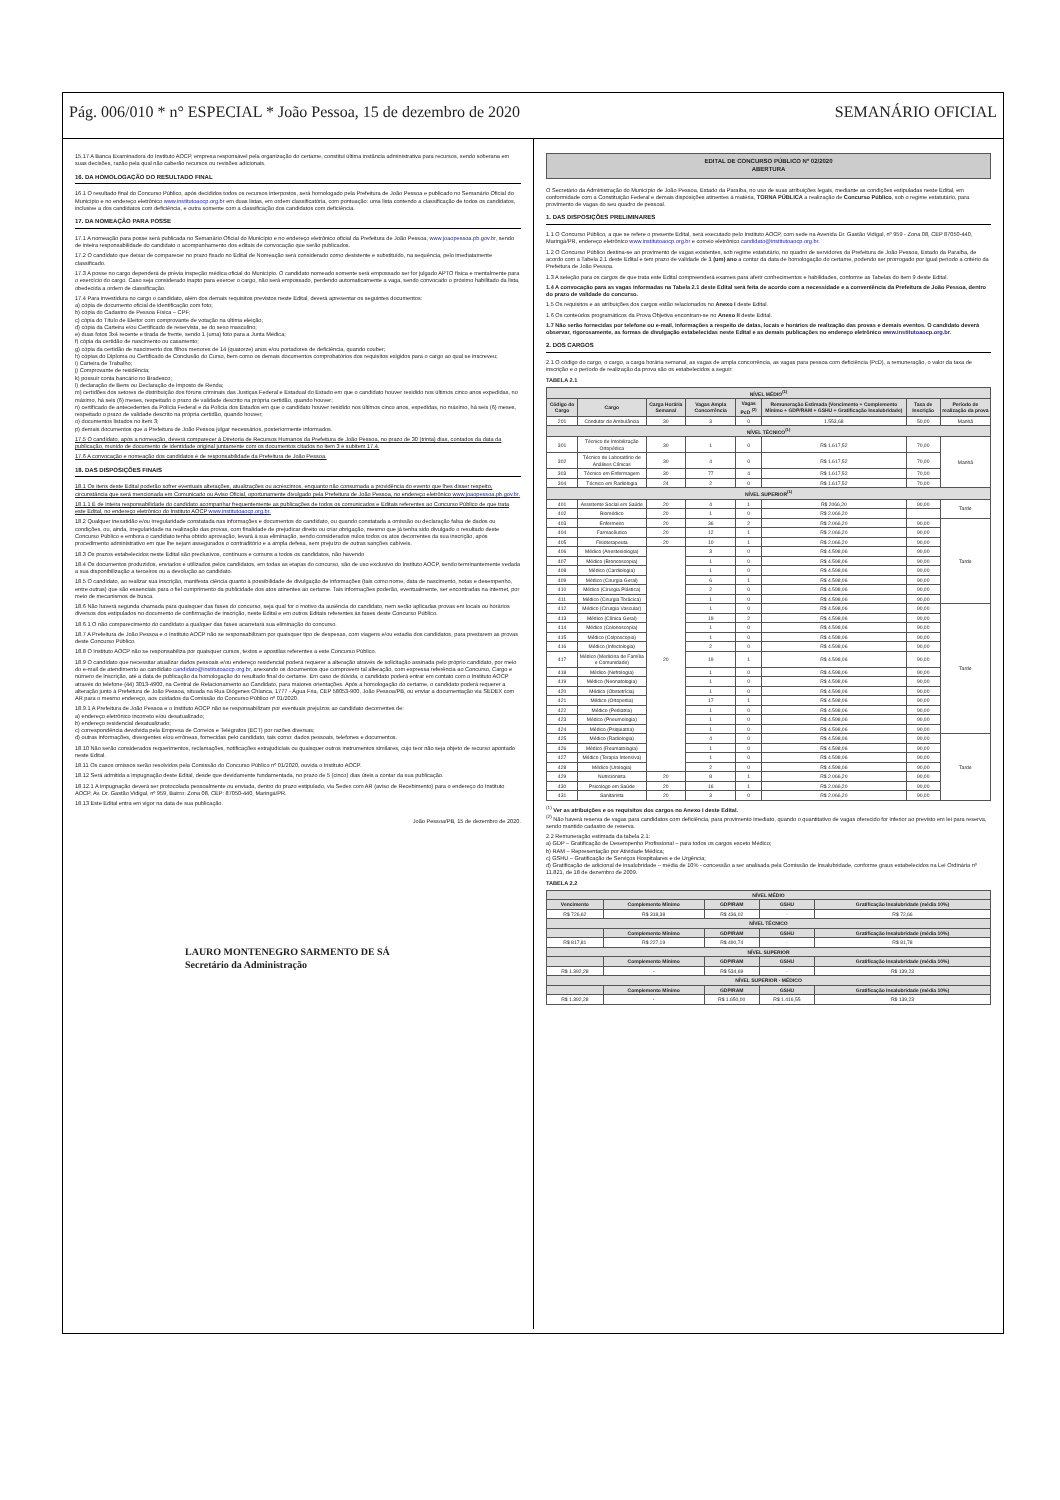Pág. 006/010 * n° ESPECIAL * João Pessoa, 15 de dezembro de 2020 SEMANÁRIO OFICIAL
15.17 A Banca Examinadora do Instituto AOCP, empresa responsável pela organização do certame, constitui última instância administrativa para recursos, sendo soberana em suas decisões, razão pela qual não caberão recursos ou revisões adicionais.
16. DA HOMOLOGAÇÃO DO RESULTADO FINAL
16.1 O resultado final do Concurso Público, após decididos todos os recursos interpostos, será homologado pela Prefeitura de João Pessoa e publicado no Semanário Oficial do Município e no endereço eletrônico www.institutoaocp.org.br em duas listas, em ordem classificatória, com pontuação: uma lista contendo a classificação de todos os candidatos, inclusive a dos candidatos com deficiência, e outra somente com a classificação dos candidatos com deficiência.
17. DA NOMEAÇÃO PARA POSSE
17.1 A nomeação para posse será publicada no Semanário Oficial do Município e no endereço eletrônico oficial da Prefeitura de João Pessoa, www.joaopessoa.pb.gov.br, sendo de inteira responsabilidade do candidato o acompanhamento dos editais de convocação que serão publicados.
17.2 O candidato que deixar de comparecer no prazo fixado no Edital de Nomeação será considerado como desistente e substituído, na sequência, pelo imediatamente classificado.
17.3 A posse no cargo dependerá de prévia inspeção médica oficial do Município. O candidato nomeado somente será empossado ser for julgado APTO física e mentalmente para o exercício do cargo. Caso seja considerado inapto para exercer o cargo, não será empossado, perdendo automaticamente a vaga, sendo convocado o próximo habilitado da lista, obedecida a ordem de classificação.
17.4 Para investidura no cargo o candidato, além dos demais requisitos previstos neste Edital, deverá apresentar os seguintes documentos:
a) cópia de documento oficial de identificação com foto;
b) cópia do Cadastro de Pessoa Física – CPF;
c) cópia do Título de Eleitor com comprovante de votação na última eleição;
d) cópia da Carteira e/ou Certificado de reservista, se do sexo masculino;
e) duas fotos 3x4 recente e tirada de frente, sendo 1 (uma) foto para a Junta Médica;
f) cópia da certidão de nascimento ou casamento;
g) cópia da certidão de nascimento dos filhos menores de 14 (quatorze) anos e/ou portadores de deficiência, quando couber;
h) cópias do Diploma ou Certificado de Conclusão do Curso, bem como os demais documentos comprobatórios dos requisitos exigidos para o cargo ao qual se inscreveu;
i) Carteira de Trabalho;
j) Comprovante de residência;
k) possuir conta bancário no Bradesco;
l) declaração de Bens ou Declaração de Imposto de Renda;
m) certidões dos setores de distribuição dos fóruns criminais das Justiças Federal e Estadual do Estado em que o candidato houver residido nos últimos cinco anos expedidas, no máximo, há seis (6) meses, respeitado o prazo de validade descrito na própria certidão, quando houver;
n) certificado de antecedentes da Polícia Federal e da Polícia dos Estados em que o candidato houver residido nos últimos cinco anos, expedidas, no máximo, há seis (6) meses, respeitado o prazo de validade descrito na própria certidão, quando houver;
o) documentos listados no item 3;
p) demais documentos que a Prefeitura de João Pessoa julgar necessários, posteriormente informados.
17.5 O candidato, após a nomeação, deverá comparecer à Diretoria de Recursos Humanos da Prefeitura de João Pessoa, no prazo de 30 (trinta) dias, contados da data da publicação, munido de documento de identidade original juntamente com os documentos citados no item 3 e subitem 17.4.
17.6 A convocação e nomeação dos candidatos é de responsabilidade da Prefeitura de João Pessoa.
18. DAS DISPOSIÇÕES FINAIS
18.1 Os itens deste Edital poderão sofrer eventuais alterações, atualizações ou acréscimos, enquanto não consumada a providência do evento que lhes disser respeito, circunstância que será mencionada em Comunicado ou Aviso Oficial, oportunamente divulgado pela Prefeitura de João Pessoa, no endereço eletrônico www.joaopessoa.pb.gov.br.
18.1.1 É de inteira responsabilidade do candidato acompanhar frequentemente as publicações de todos os comunicados e Editais referentes ao Concurso Público de que trata este Edital, no endereço eletrônico do Instituto AOCP www.institutoaocp.org.br.
18.2 Qualquer inexatidão e/ou irregularidade constatada nas informações e documentos do candidato, ou quando constatada a omissão ou declaração falsa de dados ou condições, ou, ainda, irregularidade na realização das provas, com finalidade de prejudicar direito ou criar obrigação, mesmo que já tenha sido divulgado o resultado deste Concurso Público e embora o candidato tenha obtido aprovação, levará à sua eliminação, sendo considerados nulos todos os atos decorrentes da sua inscrição, após procedimento administrativo em que lhe sejam assegurados o contraditório e a ampla defesa, sem prejuízo de outras sanções cabíveis.
18.3 Os prazos estabelecidos neste Edital são preclusivos, contínuos e comuns a todos os candidatos, não havendo
18.4 Os documentos produzidos, enviados e utilizados pelos candidatos, em todas as etapas do concurso, são de uso exclusivo do Instituto AOCP, sendo terminantemente vedada a sua disponibilização a terceiros ou a devolução ao candidato.
18.5 O candidato, ao realizar sua inscrição, manifesta ciência quanto à possibilidade de divulgação de informações (tais como nome, data de nascimento, notas e desempenho, entre outras) que são essenciais para o fiel cumprimento da publicidade dos atos atinentes ao certame. Tais informações poderão, eventualmente, ser encontradas na internet, por meio de mecanismos de busca.
18.6 Não haverá segunda chamada para quaisquer das fases do concurso, seja qual for o motivo da ausência do candidato, nem serão aplicadas provas em locais ou horários diversos dos estipulados no documento de confirmação de inscrição, neste Edital e em outros Editais referentes às fases deste Concurso Público.
18.6.1 O não comparecimento do candidato a qualquer das fases acarretará sua eliminação do concurso.
18.7 A Prefeitura de João Pessoa e o Instituto AOCP não se responsabilizam por quaisquer tipo de despesas, com viagens e/ou estadia dos candidatos, para prestarem as provas deste Concurso Público.
18.8 O Instituto AOCP não se responsabiliza por quaisquer cursos, textos e apostilas referentes a este Concurso Público.
18.9 O candidato que necessitar atualizar dados pessoais e/ou endereço residencial poderá requerer a alteração através de solicitação assinada pelo próprio candidato, por meio do e-mail de atendimento ao candidato candidato@institutoaocp.org.br, anexando os documentos que comprovem tal alteração, com expressa referência ao Concurso, Cargo e número de Inscrição, até a data de publicação da homologação do resultado final do certame. Em caso de dúvida, o candidato poderá entrar em contato com o Instituto AOCP através do telefone (44) 3013-4900, na Central de Relacionamento ao Candidato, para maiores orientações. Após a homologação do certame, o candidato poderá requerer a alteração junto à Prefeitura de João Pessoa, situada na Rua Diógenes Chianca, 1777 - Água Fria, CEP 58053-900, João Pessoa/PB, ou enviar a documentação via SEDEX com AR para o mesmo endereço, aos cuidados da Comissão do Concurso Público nº 01/2020.
18.9.1 A Prefeitura de João Pessoa e o Instituto AOCP não se responsabilizam por eventuais prejuízos ao candidato decorrentes de:
a) endereço eletrônico incorreto e/ou desatualizado;
b) endereço residencial desatualizado;
c) correspondência devolvida pela Empresa de Correios e Telégrafos (ECT) por razões diversas;
d) outras informações, divergentes e/ou errôneas, fornecidas pelo candidato, tais como: dados pessoais, telefones e documentos.
18.10 Não serão considerados requerimentos, reclamações, notificações extrajudiciais ou quaisquer outros instrumentos similares, cujo teor não seja objeto de recurso apontado neste Edital.
18.11 Os casos omissos serão resolvidos pela Comissão do Concurso Público nº 01/2020, ouvida o Instituto AOCP.
18.12 Será admitida a impugnação deste Edital, desde que devidamente fundamentada, no prazo de 5 (cinco) dias úteis a contar da sua publicação.
18.12.1 A impugnação deverá ser protocolada pessoalmente ou enviada, dentro do prazo estipulado, via Sedex com AR (aviso de Recebimento) para o endereço do Instituto AOCP, Av. Dr. Gastão Vidigal, nº 959, Bairro: Zona 08, CEP: 87050-440, Maringá/PR.
18.13 Este Edital entra em vigor na data de sua publicação.
João Pessoa/PB, 15 de dezembro de 2020.
LAURO MONTENEGRO SARMENTO DE SÁ
Secretário da Administração
EDITAL DE CONCURSO PÚBLICO Nº 02/2020
ABERTURA
O Secretário da Administração do Município de João Pessoa, Estado da Paraíba, no uso de suas atribuições legais, mediante as condições estipuladas neste Edital, em conformidade com a Constituição Federal e demais disposições atinentes à matéria, TORNA PÚBLICA a realização de Concurso Público, sob o regime estatutário, para provimento de vagas do seu quadro de pessoal.
1. DAS DISPOSIÇÕES PRELIMINARES
1.1 O Concurso Público, a que se refere o presente Edital, será executado pelo Instituto AOCP, com sede na Avenida Dr. Gastão Vidigal, nº 959 - Zona 08, CEP 87050-440, Maringá/PR, endereço eletrônico www.institutoaocp.org.br e correio eletrônico candidato@institutoaocp.org.br.
1.2 O Concurso Público destina-se ao provimento de vagas existentes, sob regime estatutário, no quadro de servidores da Prefeitura de João Pessoa, Estado da Paraíba, de acordo com a Tabela 2.1 deste Edital e tem prazo de validade de 1 (um) ano a contar da data de homologação do certame, podendo ser prorrogado por igual período a critério da Prefeitura de João Pessoa.
1.3 A seleção para os cargos de que trata este Edital compreenderá exames para aferir conhecimentos e habilidades, conforme as Tabelas do item 9 deste Edital.
1.4 A convocação para as vagas informadas na Tabela 2.1 deste Edital será feita de acordo com a necessidade e a conveniência da Prefeitura de João Pessoa, dentro do prazo de validade do concurso.
1.5 Os requisitos e as atribuições dos cargos estão relacionados no Anexo I deste Edital.
1.6 Os conteúdos programáticos da Prova Objetiva encontram-se no Anexo II deste Edital.
1.7 Não serão fornecidas por telefone ou e-mail, informações a respeito de datas, locais e horários de realização das provas e demais eventos. O candidato deverá observar, rigorosamente, as formas de divulgação estabelecidas neste Edital e as demais publicações no endereço eletrônico www.institutoaocp.org.br.
2. DOS CARGOS
2.1 O código do cargo, o cargo, a carga horária semanal, as vagas de ampla concorrência, as vagas para pessoa com deficiência (PcD), a remuneração, o valor da taxa de inscrição e o período de realização da prova são os estabelecidos a seguir:
TABELA 2.1
| NÍVEL MÉDIO<sup>(1)</sup> | | | | | | | |
| --- | --- | --- | --- | --- | --- | --- | --- |
| Código do Cargo | Cargo | Carga Horária Semanal | Vagas Ampla Concorrência | Vagas PcD <sup>(2)</sup> | Remuneração Estimada (Vencimento + Complemento Mínimo + GDP/RAM + GSHU + Gratificação Insalubridade) | Taxa de Inscrição | Período de realização da prova |
| 201 | Condutor de Ambulância | 30 | 3 | 0 | 1.553,68 | 50,00 | Manhã |
| NÍVEL TÉCNICO<sup>(1)</sup> | | | | | | | |
| 301 | Técnico de Imobilização Ortopédica | 30 | 1 | 0 | R$ 1.617,52 | 70,00 | Manhã |
| 302 | Técnico de Laboratório de Análises Clínicas | 30 | 4 | 0 | R$ 1.617,52 | 70,00 | |
| 303 | Técnico em Enfermagem | 30 | 77 | 4 | R$ 1.617,52 | 70,00 | |
| 304 | Técnico em Radiologia | 24 | 2 | 0 | R$ 1.617,52 | 70,00 | |
| NÍVEL SUPERIOR<sup>(1)</sup> | | | | | | | |
| 401 | Assistente Social em Saúde | 20 | 4 | 1 | R$ 2066,20 | 90,00 | Tarde |
| 402 | Biomédico | 20 | 1 | 0 | R$ 2.066,20 | | |
| 403 | Enfermeiro | 20 | 36 | 2 | R$ 2.066,20 | 90,00 | Tarde |
| 404 | Farmacêutico | 20 | 12 | 1 | R$ 2.066,20 | 90,00 | |
| 405 | Fisioterapeuta | 20 | 10 | 1 | R$ 2.066,20 | 90,00 | |
| 406 | Médico (Anestesiologia) | 20 | 3 | 0 | R$ 4.598,06 | 90,00 | |
| 407 | Médico (Broncoscopia) | | 1 | 0 | R$ 4.598,06 | 90,00 | |
| 408 | Médico (Cardiologia) | | 1 | 0 | R$ 4.598,06 | 90,00 | |
| 409 | Médico (Cirurgia Geral) | | 6 | 1 | R$ 4.598,06 | 90,00 | |
| 410 | Médico (Cirurgia Plástica) | | 2 | 0 | R$ 4.598,06 | 90,00 | |
| 411 | Médico (Cirurgia Torácica) | | 1 | 0 | R$ 4.598,06 | 90,00 | |
| 412 | Médico (Cirurgia Vascular) | | 1 | 0 | R$ 4.598,06 | 90,00 | Tarde |
| 413 | Médico (Clínica Geral) | | 19 | 2 | R$ 4.598,06 | 90,00 | |
| 414 | Médico (Colonoscopia) | | 1 | 0 | R$ 4.598,06 | 90,00 | |
| 415 | Médico (Colposcopia) | | 1 | 0 | R$ 4.598,06 | 90,00 | |
| 416 | Médico (Infectologia) | | 2 | 0 | R$ 4.598,06 | 90,00 | |
| 417 | Médico (Medicina de Família e Comunidade) | | 19 | 1 | R$ 4.598,06 | 90,00 | |
| 418 | Médico (Nefrologia) | | 1 | 0 | R$ 4.598,06 | 90,00 | |
| 419 | Médico (Neonatologia) | | 1 | 0 | R$ 4.598,06 | 90,00 | |
| 420 | Médico (Obstetrícia) | | 1 | 0 | R$ 4.598,06 | 90,00 | |
| 421 | Médico (Ortopedia) | | 17 | 1 | R$ 4.598,06 | 90,00 | |
| 422 | Médico (Pediatria) | | 1 | 0 | R$ 4.598,06 | 90,00 | |
| 423 | Médico (Pneumologia) | | 1 | 0 | R$ 4.598,06 | 90,00 | |
| 424 | Médico (Psiquiatria) | | 1 | 0 | R$ 4.598,06 | 90,00 | |
| 425 | Médico (Radiologia) | | 4 | 0 | R$ 4.598,06 | 90,00 | Tarde |
| 426 | Médico (Reumatologia) | | 1 | 0 | R$ 4.598,06 | 90,00 | |
| 427 | Médico (Terapia Intensiva) | | 1 | 0 | R$ 4.598,06 | 90,00 | |
| 428 | Médico (Urologia) | | 2 | 0 | R$ 4.598,06 | 90,00 | |
| 429 | Nutricionista | 20 | 8 | 1 | R$ 2.066,20 | 90,00 | |
| 430 | Psicologo em Saúde | 20 | 16 | 1 | R$ 2.066,20 | 90,00 | |
| 431 | Sanitarista | 20 | 3 | 0 | R$ 2.066,20 | 90,00 | |
<sup>(1)</sup> Ver as atribuições e os requisitos dos cargos no Anexo I deste Edital.
<sup>(2)</sup> Não haverá reserva de vagas para candidatos com deficiência, para provimento imediato, quando o quantitativo de vagas oferecido for inferior ao previsto em lei para reserva, sendo mantido cadastro de reserva.
2.2 Remuneração estimada da tabela 2.1:
a) GDP – Gratificação de Desempenho Profissional – para todos os cargos exceto Médico;
b) RAM – Representação por Atividade Médica;
c) GSHU – Gratificação de Serviços Hospitalares e de Urgência;
d) Gratificação de adicional de insalubridade – média de 10% - concessão a ser analisada pela Comissão de Insalubridade, conforme graus estabelecidos na Lei Ordinária nº 11.821, de 18 de dezembro de 2009.
TABELA 2.2
| NÍVEL MÉDIO | | | | |
| --- | --- | --- | --- | --- |
| Vencimento | Complemento Mínimo | GDP/RAM | GSHU | Gratificação Insalubridade (média 10%) |
| R$ 726,62 | R$ 318,38 | R$ 436,02 | - | R$ 72,66 |
| NÍVEL TÉCNICO | | | | |
| | Complemento Mínimo | GDP/RAM | GSHU | Gratificação Insalubridade (média 10%) |
| R$ 817,81 | R$ 227,19 | R$ 490,74 | - | R$ 81,78 |
| NÍVEL SUPERIOR | | | | |
| | Complemento Mínimo | GDP/RAM | GSHU | Gratificação Insalubridade (média 10%) |
| R$ 1.392,28 | - | R$ 534,69 | - | R$ 139,23 |
| NÍVEL SUPERIOR - MÉDICO | | | | |
| | Complemento Mínimo | GDP/RAM | GSHU | Gratificação Insalubridade (média 10%) |
| R$ 1.392,28 | - | R$ 1.650,00 | R$ 1.416,55 | R$ 139,23 |